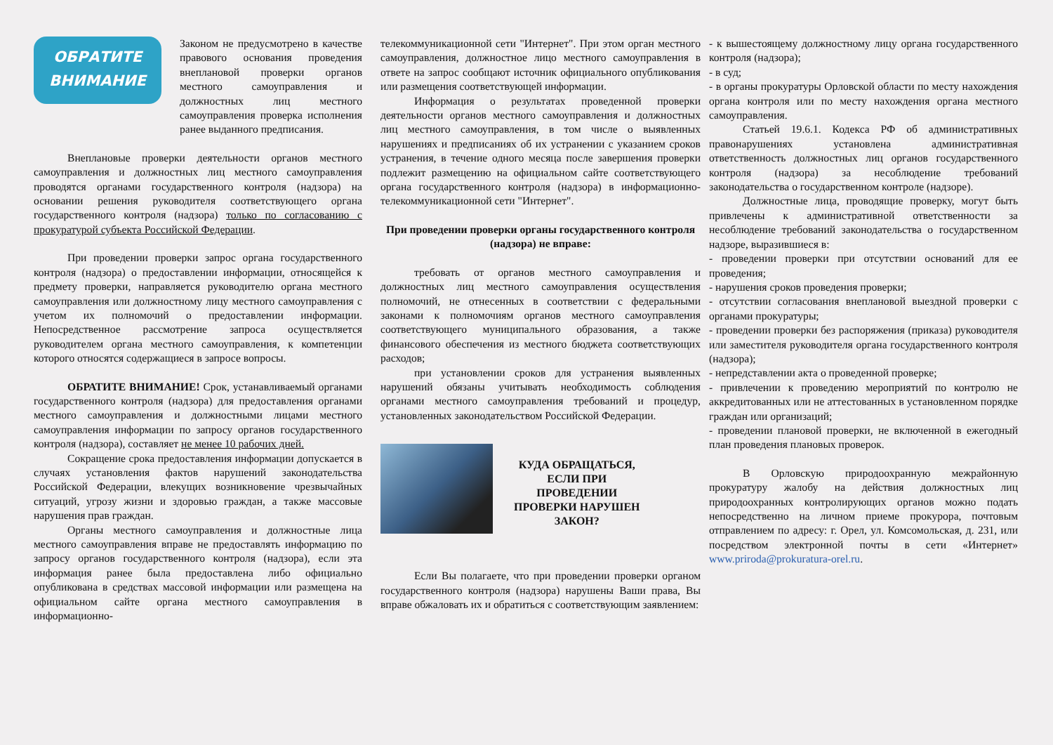ОБРАТИТЕ
ВНИМАНИЕ
Законом не предусмотрено в качестве правового основания проведения внеплановой проверки органов местного самоуправления и должностных лиц местного самоуправления проверка исполнения ранее выданного предписания.
Внеплановые проверки деятельности органов местного самоуправления и должностных лиц местного самоуправления проводятся органами государственного контроля (надзора) на основании решения руководителя соответствующего органа государственного контроля (надзора) только по согласованию с прокуратурой субъекта Российской Федерации.
При проведении проверки запрос органа государственного контроля (надзора) о предоставлении информации, относящейся к предмету проверки, направляется руководителю органа местного самоуправления или должностному лицу местного самоуправления с учетом их полномочий о предоставлении информации. Непосредственное рассмотрение запроса осуществляется руководителем органа местного самоуправления, к компетенции которого относятся содержащиеся в запросе вопросы.
ОБРАТИТЕ ВНИМАНИЕ! Срок, устанавливаемый органами государственного контроля (надзора) для предоставления органами местного самоуправления и должностными лицами местного самоуправления информации по запросу органов государственного контроля (надзора), составляет не менее 10 рабочих дней.
Сокращение срока предоставления информации допускается в случаях установления фактов нарушений законодательства Российской Федерации, влекущих возникновение чрезвычайных ситуаций, угрозу жизни и здоровью граждан, а также массовые нарушения прав граждан.
Органы местного самоуправления и должностные лица местного самоуправления вправе не предоставлять информацию по запросу органов государственного контроля (надзора), если эта информация ранее была предоставлена либо официально опубликована в средствах массовой информации или размещена на официальном сайте органа местного самоуправления в информационно-
телекоммуникационной сети "Интернет". При этом орган местного самоуправления, должностное лицо местного самоуправления в ответе на запрос сообщают источник официального опубликования или размещения соответствующей информации.
Информация о результатах проведенной проверки деятельности органов местного самоуправления и должностных лиц местного самоуправления, в том числе о выявленных нарушениях и предписаниях об их устранении с указанием сроков устранения, в течение одного месяца после завершения проверки подлежит размещению на официальном сайте соответствующего органа государственного контроля (надзора) в информационно-телекоммуникационной сети "Интернет".
При проведении проверки органы государственного контроля (надзора) не вправе:
требовать от органов местного самоуправления и должностных лиц местного самоуправления осуществления полномочий, не отнесенных в соответствии с федеральными законами к полномочиям органов местного самоуправления соответствующего муниципального образования, а также финансового обеспечения из местного бюджета соответствующих расходов;
при установлении сроков для устранения выявленных нарушений обязаны учитывать необходимость соблюдения органами местного самоуправления требований и процедур, установленных законодательством Российской Федерации.
КУДА ОБРАЩАТЬСЯ,
ЕСЛИ ПРИ
ПРОВЕДЕНИИ
ПРОВЕРКИ НАРУШЕН
ЗАКОН?
Если Вы полагаете, что при проведении проверки органом государственного контроля (надзора) нарушены Ваши права, Вы вправе обжаловать их и обратиться с соответствующим заявлением:
- к вышестоящему должностному лицу органа государственного контроля (надзора);
- в суд;
- в органы прокуратуры Орловской области по месту нахождения органа контроля или по месту нахождения органа местного самоуправления.
Статьей 19.6.1. Кодекса РФ об административных правонарушениях установлена административная ответственность должностных лиц органов государственного контроля (надзора) за несоблюдение требований законодательства о государственном контроле (надзоре).
Должностные лица, проводящие проверку, могут быть привлечены к административной ответственности за несоблюдение требований законодательства о государственном надзоре, выразившиеся в:
- проведении проверки при отсутствии оснований для ее проведения;
- нарушения сроков проведения проверки;
- отсутствии согласования внеплановой выездной проверки с органами прокуратуры;
- проведении проверки без распоряжения (приказа) руководителя или заместителя руководителя органа государственного контроля (надзора);
- непредставлении акта о проведенной проверке;
- привлечении к проведению мероприятий по контролю не аккредитованных или не аттестованных в установленном порядке граждан или организаций;
- проведении плановой проверки, не включенной в ежегодный план проведения плановых проверок.
В Орловскую природоохранную межрайонную прокуратуру жалобу на действия должностных лиц природоохранных контролирующих органов можно подать непосредственно на личном приеме прокурора, почтовым отправлением по адресу: г. Орел, ул. Комсомольская, д. 231, или посредством электронной почты в сети «Интернет» www.priroda@prokuratura-orel.ru.